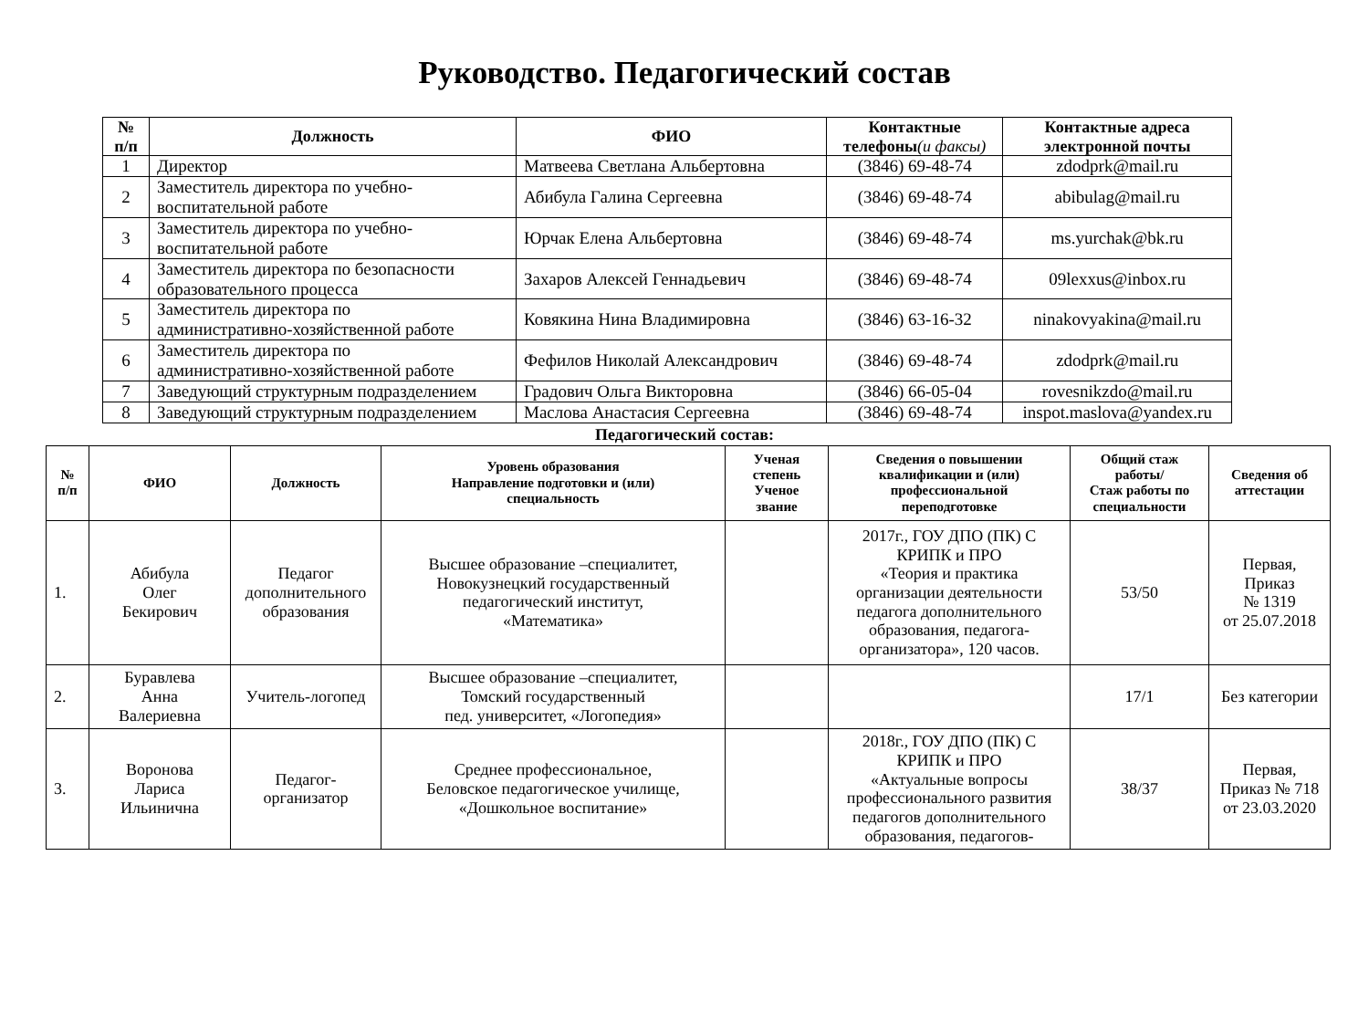Руководство. Педагогический состав
| № п/п | Должность | ФИО | Контактные телефоны (и факсы) | Контактные адреса электронной почты |
| --- | --- | --- | --- | --- |
| 1 | Директор | Матвеева Светлана Альбертовна | (3846) 69-48-74 | zdodprk@mail.ru |
| 2 | Заместитель директора по учебно- воспитательной работе | Абибула Галина Сергеевна | (3846) 69-48-74 | abibulag@mail.ru |
| 3 | Заместитель директора по учебно- воспитательной работе | Юрчак Елена Альбертовна | (3846) 69-48-74 | ms.yurchak@bk.ru |
| 4 | Заместитель директора по безопасности образовательного процесса | Захаров Алексей Геннадьевич | (3846) 69-48-74 | 09lexxus@inbox.ru |
| 5 | Заместитель директора по административно-хозяйственной работе | Ковякина Нина Владимировна | (3846) 63-16-32 | ninakovyakina@mail.ru |
| 6 | Заместитель директора по административно-хозяйственной работе | Фефилов Николай Александрович | (3846) 69-48-74 | zdodprk@mail.ru |
| 7 | Заведующий структурным подразделением | Градович Ольга Викторовна | (3846) 66-05-04 | rovesnikzdo@mail.ru |
| 8 | Заведующий структурным подразделением | Маслова Анастасия Сергеевна | (3846) 69-48-74 | inspot.maslova@yandex.ru |
Педагогический состав:
| № п/п | ФИО | Должность | Уровень образования Направление подготовки и (или) специальность | Ученая степень Ученое звание | Сведения о повышении квалификации и (или) профессиональной переподготовке | Общий стаж работы/ Стаж работы по специальности | Сведения об аттестации |
| --- | --- | --- | --- | --- | --- | --- | --- |
| 1. | Абибула Олег Бекирович | Педагог дополнительного образования | Высшее образование –специалитет, Новокузнецкий государственный педагогический институт, «Математика» | | 2017г., ГОУ ДПО (ПК) С КРИПК и ПРО «Теория и практика организации деятельности педагога дополнительного образования, педагога- организатора», 120 часов. | 53/50 | Первая, Приказ № 1319 от 25.07.2018 |
| 2. | Буравлева Анна Валериевна | Учитель-логопед | Высшее образование –специалитет, Томский государственный пед. университет, «Логопедия» | | | 17/1 | Без категории |
| 3. | Воронова Лариса Ильинична | Педагог- организатор | Среднее профессиональное, Беловское педагогическое училище, «Дошкольное воспитание» | | 2018г., ГОУ ДПО (ПК) С КРИПК и ПРО «Актуальные вопросы профессионального развития педагогов дополнительного образования, педагогов- | 38/37 | Первая, Приказ № 718 от 23.03.2020 |